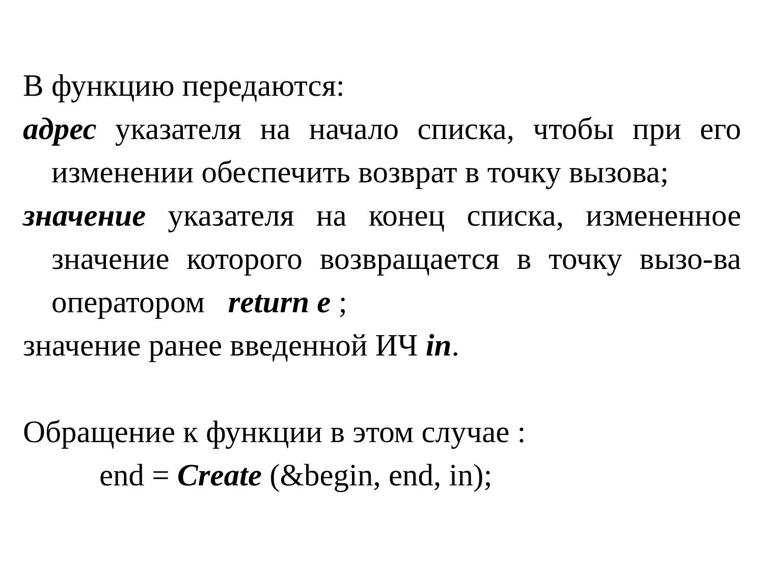В функцию передаются:
адрес указателя на начало списка, чтобы при его изменении обеспечить возврат в точку вызова;
значение указателя на конец списка, измененное значение которого возвращается в точку вызо-ва оператором return e ;
значение ранее введенной ИЧ in.
Обращение к функции в этом случае :
end = Create (&begin, end, in);